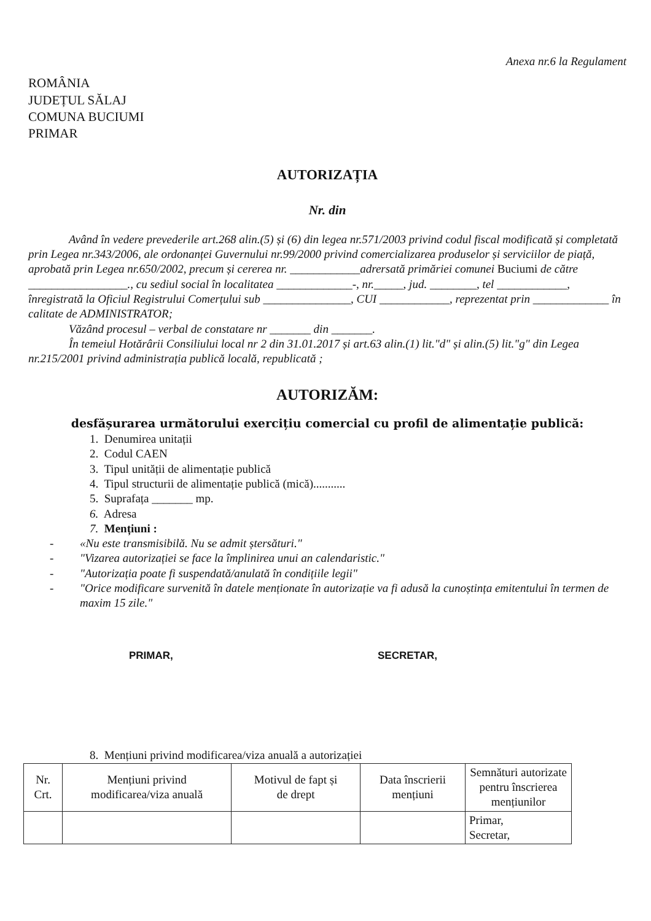Anexa nr.6 la Regulament
ROMÂNIA
JUDEȚUL SĂLAJ
COMUNA BUCIUMI
PRIMAR
AUTORIZAȚIA
Nr. din
Având în vedere prevederile art.268 alin.(5) și (6) din legea nr.571/2003 privind codul fiscal modificată și completată prin Legea nr.343/2006, ale ordonanței Guvernului nr.99/2000 privind comercializarea produselor și serviciilor de piață, aprobată prin Legea nr.650/2002, precum și cererea nr. ____________adrersată primăriei comunei Buciumi de către _________________., cu sediul social în localitatea _____________-, nr._____, jud. ________, tel ____________, înregistrată la Oficiul Registrului Comerțului sub _______________, CUI ____________, reprezentat prin _____________ în calitate de ADMINISTRATOR;
Văzând procesul – verbal de constatare nr _______ din _______.
În temeiul Hotărârii Consiliului local nr 2 din 31.01.2017 și art.63 alin.(1) lit."d" și alin.(5) lit."g" din Legea nr.215/2001 privind administrația publică locală, republicată ;
AUTORIZĂM:
desfășurarea următorului exercițiu comercial cu profil de alimentație publică:
1. Denumirea unitații
2. Codul CAEN
3. Tipul unității de alimentație publică
4. Tipul structurii de alimentație publică (mică)...........
5. Suprafața _______ mp.
6. Adresa
7. Mențiuni :
- «Nu este transmisibilă. Nu se admit ștersături."
- "Vizarea autorizației se face la împlinirea unui an calendaristic."
- "Autorizația poate fi suspendată/anulată în condițiile legii"
- "Orice modificare survenită în datele menționate în autorizație va fi adusă la cunoștința emitentului în termen de maxim 15 zile."
PRIMAR, SECRETAR,
8. Mențiuni privind modificarea/viza anuală a autorizației
| Nr. Crt. | Mențiuni privind modificarea/viza anuală | Motivul de fapt și de drept | Data înscrierii mențiuni | Semnături autorizate pentru înscrierea mențiunilor |
| --- | --- | --- | --- | --- |
| | | | | Primar, Secretar, |